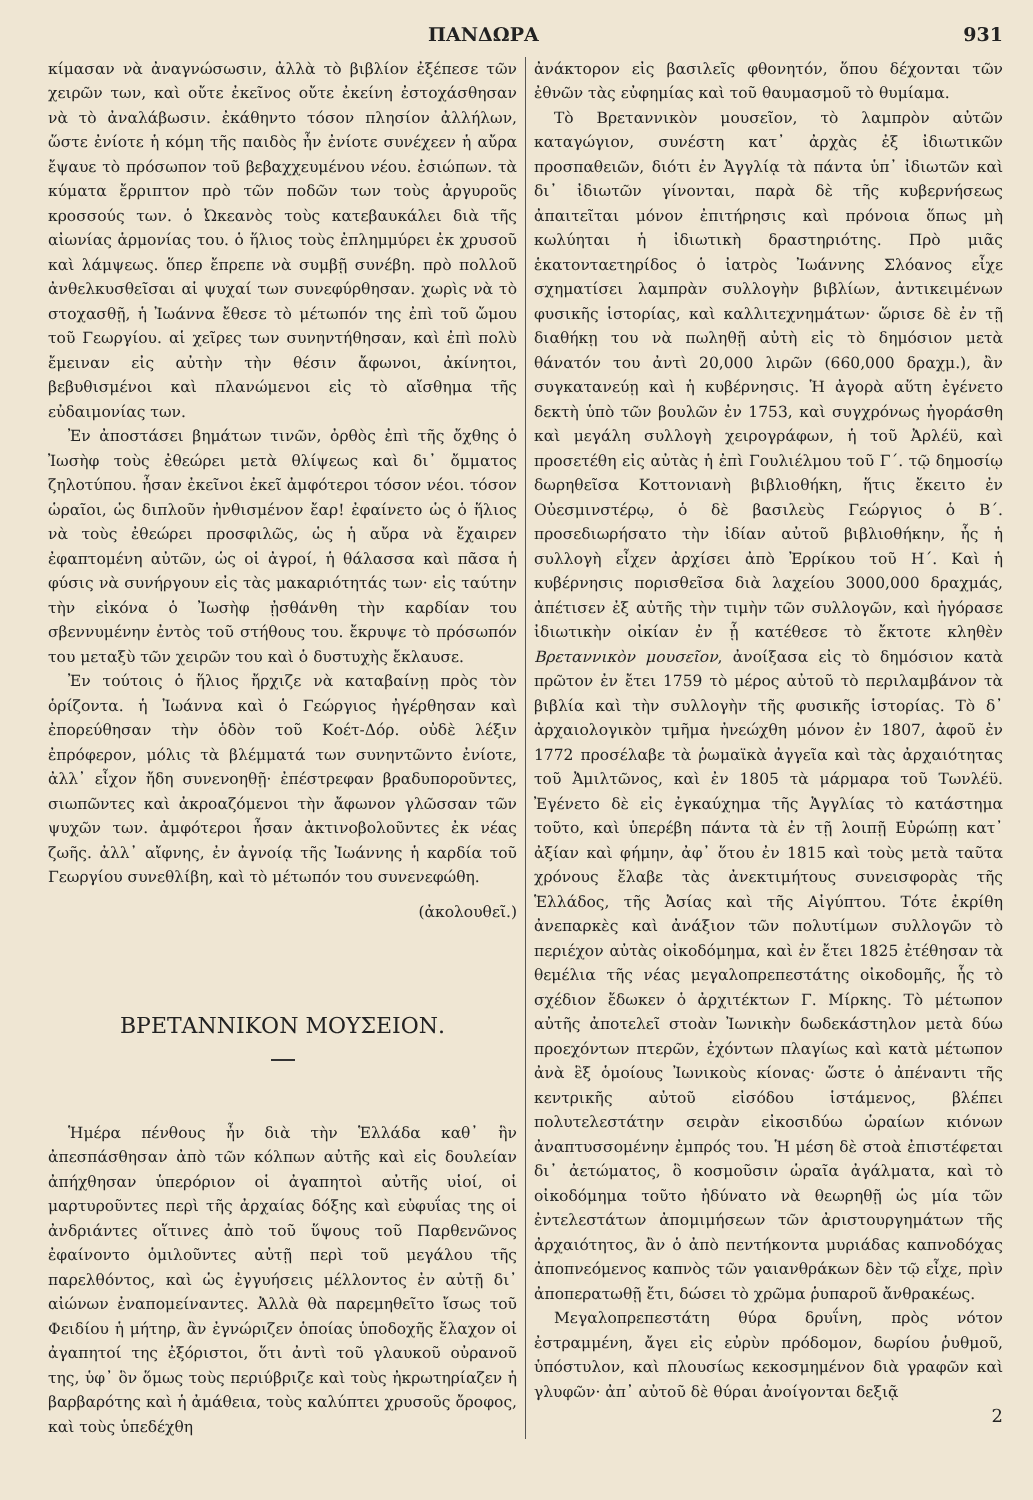ΠΑΝΔΩΡΑ 931
κίμασαν νὰ ἀναγνώσωσιν, ἀλλὰ τὸ βιβλίον ἐξέπεσε τῶν χειρῶν των, καὶ οὔτε ἐκεῖνος οὔτε ἐκείνη ἐστοχάσθησαν νὰ τὸ ἀναλάβωσιν. ἐκάθηντο τόσον πλησίον ἀλλήλων, ὥστε ἐνίοτε ἡ κόμη τῆς παιδὸς ἦν ἐνίοτε συνέχεεν ἡ αὔρα ἔψαυε τὸ πρόσωπον τοῦ βεβαχχευμένου νέου. ἐσιώπων. τὰ κύματα ἔρριπτον πρὸ τῶν ποδῶν των τοὺς ἀργυροῦς κροσσούς των. ὁ Ὠκεανὸς τοὺς κατεβαυκάλει διὰ τῆς αἰωνίας ἁρμονίας του. ὁ ἥλιος τοὺς ἐπλημμύρει ἐκ χρυσοῦ καὶ λάμψεως. ὅπερ ἔπρεπε νὰ συμβῇ συνέβη. πρὸ πολλοῦ ἀνθελκυσθεῖσαι αἱ ψυχαί των συνεφύρθησαν. χωρὶς νὰ τὸ στοχασθῇ, ἡ Ἰωάννα ἔθεσε τὸ μέτωπόν της ἐπὶ τοῦ ὤμου τοῦ Γεωργίου. αἱ χεῖρες των συνηντήθησαν, καὶ ἐπὶ πολὺ ἔμειναν εἰς αὐτὴν τὴν θέσιν ἄφωνοι, ἀκίνητοι, βεβυθισμένοι καὶ πλανώμενοι εἰς τὸ αἴσθημα τῆς εὐδαιμονίας των.
Ἐν ἀποστάσει βημάτων τινῶν, ὀρθὸς ἐπὶ τῆς ὄχθης ὁ Ἰωσὴφ τοὺς ἐθεώρει μετὰ θλίψεως καὶ δι᾽ ὄμματος ζηλοτύπου. ἦσαν ἐκεῖνοι ἐκεῖ ἀμφότεροι τόσον νέοι. τόσον ὡραῖοι, ὡς διπλοῦν ἠνθισμένον ἔαρ! ἐφαίνετο ὡς ὁ ἥλιος νὰ τοὺς ἐθεώρει προσφιλῶς, ὡς ἡ αὔρα νὰ ἔχαιρεν ἐφαπτομένη αὐτῶν, ὡς οἱ ἀγροί, ἡ θάλασσα καὶ πᾶσα ἡ φύσις νὰ συνήργουν εἰς τὰς μακαριότητάς των· εἰς ταύτην τὴν εἰκόνα ὁ Ἰωσὴφ ᾐσθάνθη τὴν καρδίαν του σβεννυμένην ἐντὸς τοῦ στήθους του. ἔκρυψε τὸ πρόσωπόν του μεταξὺ τῶν χειρῶν του καὶ ὁ δυστυχὴς ἔκλαυσε.
Ἐν τούτοις ὁ ἥλιος ἤρχιζε νὰ καταβαίνῃ πρὸς τὸν ὁρίζοντα. ἡ Ἰωάννα καὶ ὁ Γεώργιος ἠγέρθησαν καὶ ἐπορεύθησαν τὴν ὁδὸν τοῦ Κοέτ-Δόρ. οὐδὲ λέξιν ἐπρόφερον, μόλις τὰ βλέμματά των συνηντῶντο ἐνίοτε, ἀλλ᾽ εἶχον ἤδη συνενοηθῇ· ἐπέστρεφαν βραδυποροῦντες, σιωπῶντες καὶ ἀκροαζόμενοι τὴν ἄφωνον γλῶσσαν τῶν ψυχῶν των. ἀμφότεροι ἦσαν ἀκτινοβολοῦντες ἐκ νέας ζωῆς. ἀλλ᾽ αἴφνης, ἐν ἀγνοίᾳ τῆς Ἰωάννης ἡ καρδία τοῦ Γεωργίου συνεθλίβη, καὶ τὸ μέτωπόν του συνενεφώθη.
(ἀκολουθεῖ.)
ΒΡΕΤΑΝΝΙΚΟΝ ΜΟΥΣΕΙΟΝ.
Ἡμέρα πένθους ἦν διὰ τὴν Ἑλλάδα καθ᾽ ἣν ἀπεσπάσθησαν ἀπὸ τῶν κόλπων αὐτῆς καὶ εἰς δουλείαν ἀπήχθησαν ὑπερόριον οἱ ἀγαπητοὶ αὐτῆς υἱοί, οἱ μαρτυροῦντες περὶ τῆς ἀρχαίας δόξης καὶ εὐφυΐας της οἱ ἀνδριάντες οἵτινες ἀπὸ τοῦ ὕψους τοῦ Παρθενῶνος ἐφαίνοντο ὁμιλοῦντες αὐτῇ περὶ τοῦ μεγάλου τῆς παρελθόντος, καὶ ὡς ἐγγυήσεις μέλλοντος ἐν αὐτῇ δι᾽ αἰώνων ἐναπομείναντες. Ἀλλὰ θὰ παρεμηθεῖτο ἴσως τοῦ Φειδίου ἡ μήτηρ, ἂν ἐγνώριζεν ὁποίας ὑποδοχῆς ἔλαχον οἱ ἀγαπητοί της ἐξόριστοι, ὅτι ἀντὶ τοῦ γλαυκοῦ οὐρανοῦ της, ὑφ᾽ ὃν ὅμως τοὺς περιύβριζε καὶ τοὺς ἠκρωτηρίαζεν ἡ βαρβαρότης καὶ ἡ ἀμάθεια, τοὺς καλύπτει χρυσοῦς ὄροφος, καὶ τοὺς ὑπεδέχθη
ἀνάκτορον εἰς βασιλεῖς φθονητόν, ὅπου δέχονται τῶν ἐθνῶν τὰς εὐφημίας καὶ τοῦ θαυμασμοῦ τὸ θυμίαμα.
Τὸ Βρεταννικὸν μουσεῖον, τὸ λαμπρὸν αὐτῶν καταγώγιον, συνέστη κατ᾽ ἀρχὰς ἐξ ἰδιωτικῶν προσπαθειῶν, διότι ἐν Ἀγγλίᾳ τὰ πάντα ὑπ᾽ ἰδιωτῶν καὶ δι᾽ ἰδιωτῶν γίνονται, παρὰ δὲ τῆς κυβερνήσεως ἀπαιτεῖται μόνον ἐπιτήρησις καὶ πρόνοια ὅπως μὴ κωλύηται ἡ ἰδιωτικὴ δραστηριότης. Πρὸ μιᾶς ἑκατονταετηρίδος ὁ ἰατρὸς Ἰωάννης Σλόανος εἶχε σχηματίσει λαμπρὰν συλλογὴν βιβλίων, ἀντικειμένων φυσικῆς ἱστορίας, καὶ καλλιτεχνημάτων· ὥρισε δὲ ἐν τῇ διαθήκῃ του νὰ πωληθῇ αὐτὴ εἰς τὸ δημόσιον μετὰ θάνατόν του ἀντὶ 20,000 λιρῶν (660,000 δραχμ.), ἂν συγκατανεύῃ καὶ ἡ κυβέρνησις. Ἡ ἀγορὰ αὕτη ἐγένετο δεκτὴ ὑπὸ τῶν βουλῶν ἐν 1753, καὶ συγχρόνως ἠγοράσθη καὶ μεγάλη συλλογὴ χειρογράφων, ἡ τοῦ Ἀρλέϋ, καὶ προσετέθη εἰς αὐτὰς ἡ ἐπὶ Γουλιέλμου τοῦ Γ΄. τῷ δημοσίῳ δωρηθεῖσα Κοττονιανὴ βιβλιοθήκη, ἥτις ἔκειτο ἐν Οὐεσμινστέρῳ, ὁ δὲ βασιλεὺς Γεώργιος ὁ Β΄. προσεδιωρήσατο τὴν ἰδίαν αὐτοῦ βιβλιοθήκην, ἧς ἡ συλλογὴ εἶχεν ἀρχίσει ἀπὸ Ἐρρίκου τοῦ Η΄. Καὶ ἡ κυβέρνησις πορισθεῖσα διὰ λαχείου 3000,000 δραχμάς, ἀπέτισεν ἐξ αὐτῆς τὴν τιμὴν τῶν συλλογῶν, καὶ ἠγόρασε ἰδιωτικὴν οἰκίαν ἐν ᾗ κατέθεσε τὸ ἔκτοτε κληθὲν Βρεταννικὸν μουσεῖον, ἀνοίξασα εἰς τὸ δημόσιον κατὰ πρῶτον ἐν ἔτει 1759 τὸ μέρος αὐτοῦ τὸ περιλαμβάνον τὰ βιβλία καὶ τὴν συλλογὴν τῆς φυσικῆς ἱστορίας. Τὸ δ᾽ ἀρχαιολογικὸν τμῆμα ἠνεώχθη μόνον ἐν 1807, ἀφοῦ ἐν 1772 προσέλαβε τὰ ῥωμαϊκὰ ἀγγεῖα καὶ τὰς ἀρχαιότητας τοῦ Ἀμιλτῶνος, καὶ ἐν 1805 τὰ μάρμαρα τοῦ Τωνλέϋ. Ἐγένετο δὲ εἰς ἐγκαύχημα τῆς Ἀγγλίας τὸ κατάστημα τοῦτο, καὶ ὑπερέβη πάντα τὰ ἐν τῇ λοιπῇ Εὐρώπῃ κατ᾽ ἀξίαν καὶ φήμην, ἀφ᾽ ὅτου ἐν 1815 καὶ τοὺς μετὰ ταῦτα χρόνους ἔλαβε τὰς ἀνεκτιμήτους συνεισφορὰς τῆς Ἑλλάδος, τῆς Ἀσίας καὶ τῆς Αἰγύπτου. Τότε ἐκρίθη ἀνεπαρκὲς καὶ ἀνάξιον τῶν πολυτίμων συλλογῶν τὸ περιέχον αὐτὰς οἰκοδόμημα, καὶ ἐν ἔτει 1825 ἐτέθησαν τὰ θεμέλια τῆς νέας μεγαλοπρεπεστάτης οἰκοδομῆς, ἧς τὸ σχέδιον ἔδωκεν ὁ ἀρχιτέκτων Γ. Μίρκης. Τὸ μέτωπον αὐτῆς ἀποτελεῖ στοὰν Ἰωνικὴν δωδεκάστηλον μετὰ δύω προεχόντων πτερῶν, ἐχόντων πλαγίως καὶ κατὰ μέτωπον ἀνὰ ἓξ ὁμοίους Ἰωνικοὺς κίονας· ὥστε ὁ ἀπέναντι τῆς κεντρικῆς αὐτοῦ εἰσόδου ἱστάμενος, βλέπει πολυτελεστάτην σειρὰν εἰκοσιδύω ὡραίων κιόνων ἀναπτυσσομένην ἐμπρός του. Ἡ μέση δὲ στοὰ ἐπιστέφεται δι᾽ ἀετώματος, ὃ κοσμοῦσιν ὡραῖα ἀγάλματα, καὶ τὸ οἰκοδόμημα τοῦτο ἠδύνατο νὰ θεωρηθῇ ὡς μία τῶν ἐντελεστάτων ἀπομιμήσεων τῶν ἀριστουργημάτων τῆς ἀρχαιότητος, ἂν ὁ ἀπὸ πεντήκοντα μυριάδας καπνοδόχας ἀποπνεόμενος καπνὸς τῶν γαιανθράκων δὲν τῷ εἶχε, πρὶν ἀποπερατωθῇ ἔτι, δώσει τὸ χρῶμα ῥυπαροῦ ἄνθρακέως.
Μεγαλοπρεπεστάτη θύρα δρυΐνη, πρὸς νότον ἐστραμμένη, ἄγει εἰς εὐρὺν πρόδομον, δωρίου ῥυθμοῦ, ὑπόστυλον, καὶ πλουσίως κεκοσμημένον διὰ γραφῶν καὶ γλυφῶν· ἀπ᾽ αὐτοῦ δὲ θύραι ἀνοίγονται δεξιᾷ
2